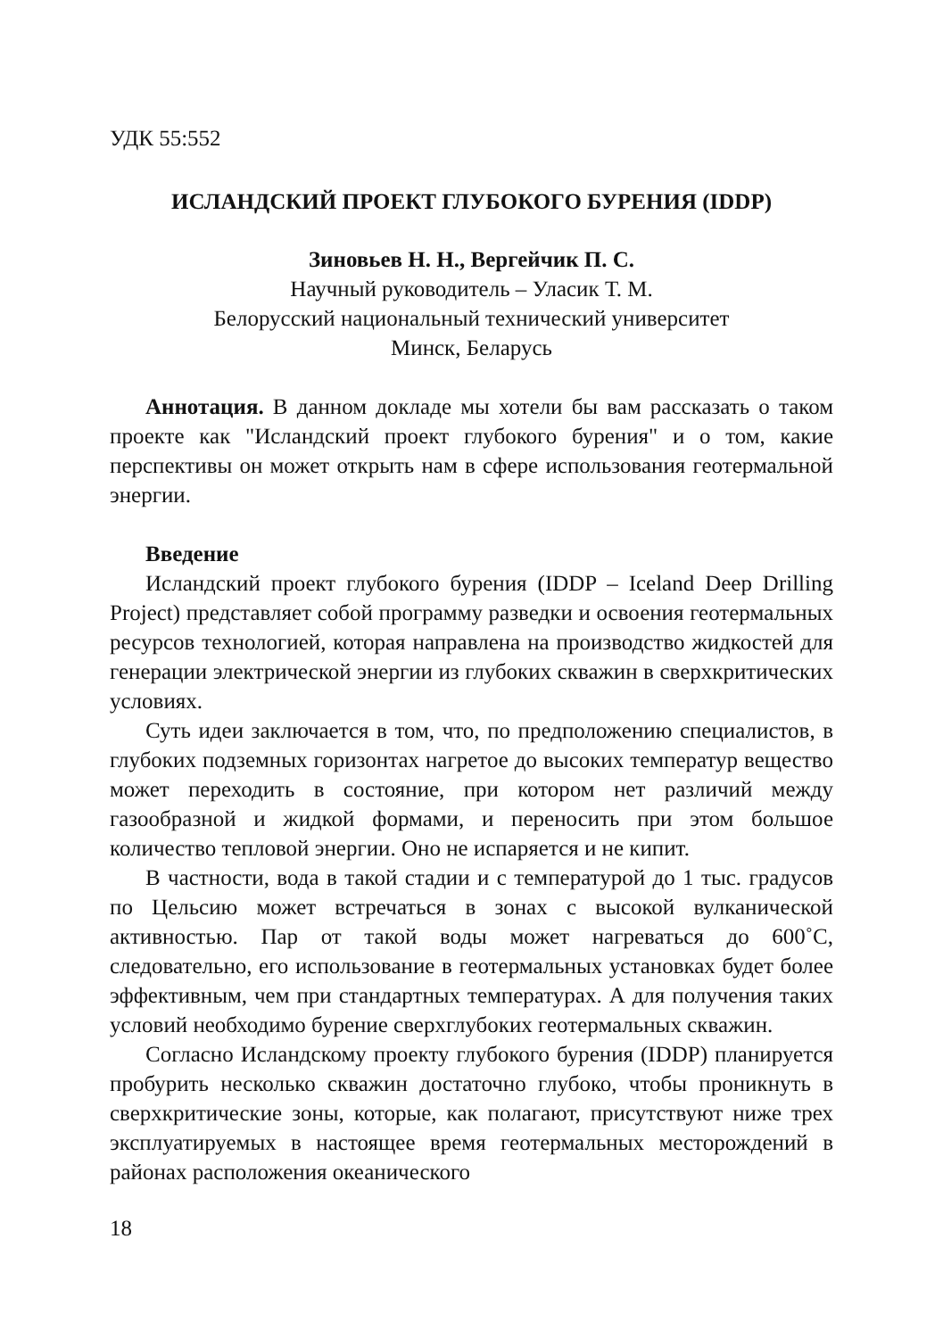УДК 55:552
ИСЛАНДСКИЙ ПРОЕКТ ГЛУБОКОГО БУРЕНИЯ (IDDP)
Зиновьев Н. Н., Вергейчик П. С.
Научный руководитель – Уласик Т. М.
Белорусский национальный технический университет
Минск, Беларусь
Аннотация. В данном докладе мы хотели бы вам рассказать о таком проекте как "Исландский проект глубокого бурения" и о том, какие перспективы он может открыть нам в сфере использования геотермальной энергии.
Введение
Исландский проект глубокого бурения (IDDP – Iceland Deep Drilling Project) представляет собой программу разведки и освоения геотермальных ресурсов технологией, которая направлена на производство жидкостей для генерации электрической энергии из глубоких скважин в сверхкритических условиях.
Суть идеи заключается в том, что, по предположению специалистов, в глубоких подземных горизонтах нагретое до высоких температур вещество может переходить в состояние, при котором нет различий между газообразной и жидкой формами, и переносить при этом большое количество тепловой энергии. Оно не испаряется и не кипит.
В частности, вода в такой стадии и с температурой до 1 тыс. градусов по Цельсию может встречаться в зонах с высокой вулканической активностью. Пар от такой воды может нагреваться до 600˚С, следовательно, его использование в геотермальных установках будет более эффективным, чем при стандартных температурах. А для получения таких условий необходимо бурение сверхглубоких геотермальных скважин.
Согласно Исландскому проекту глубокого бурения (IDDP) планируется пробурить несколько скважин достаточно глубоко, чтобы проникнуть в сверхкритические зоны, которые, как полагают, присутствуют ниже трех эксплуатируемых в настоящее время геотермальных месторождений в районах расположения океанического
18